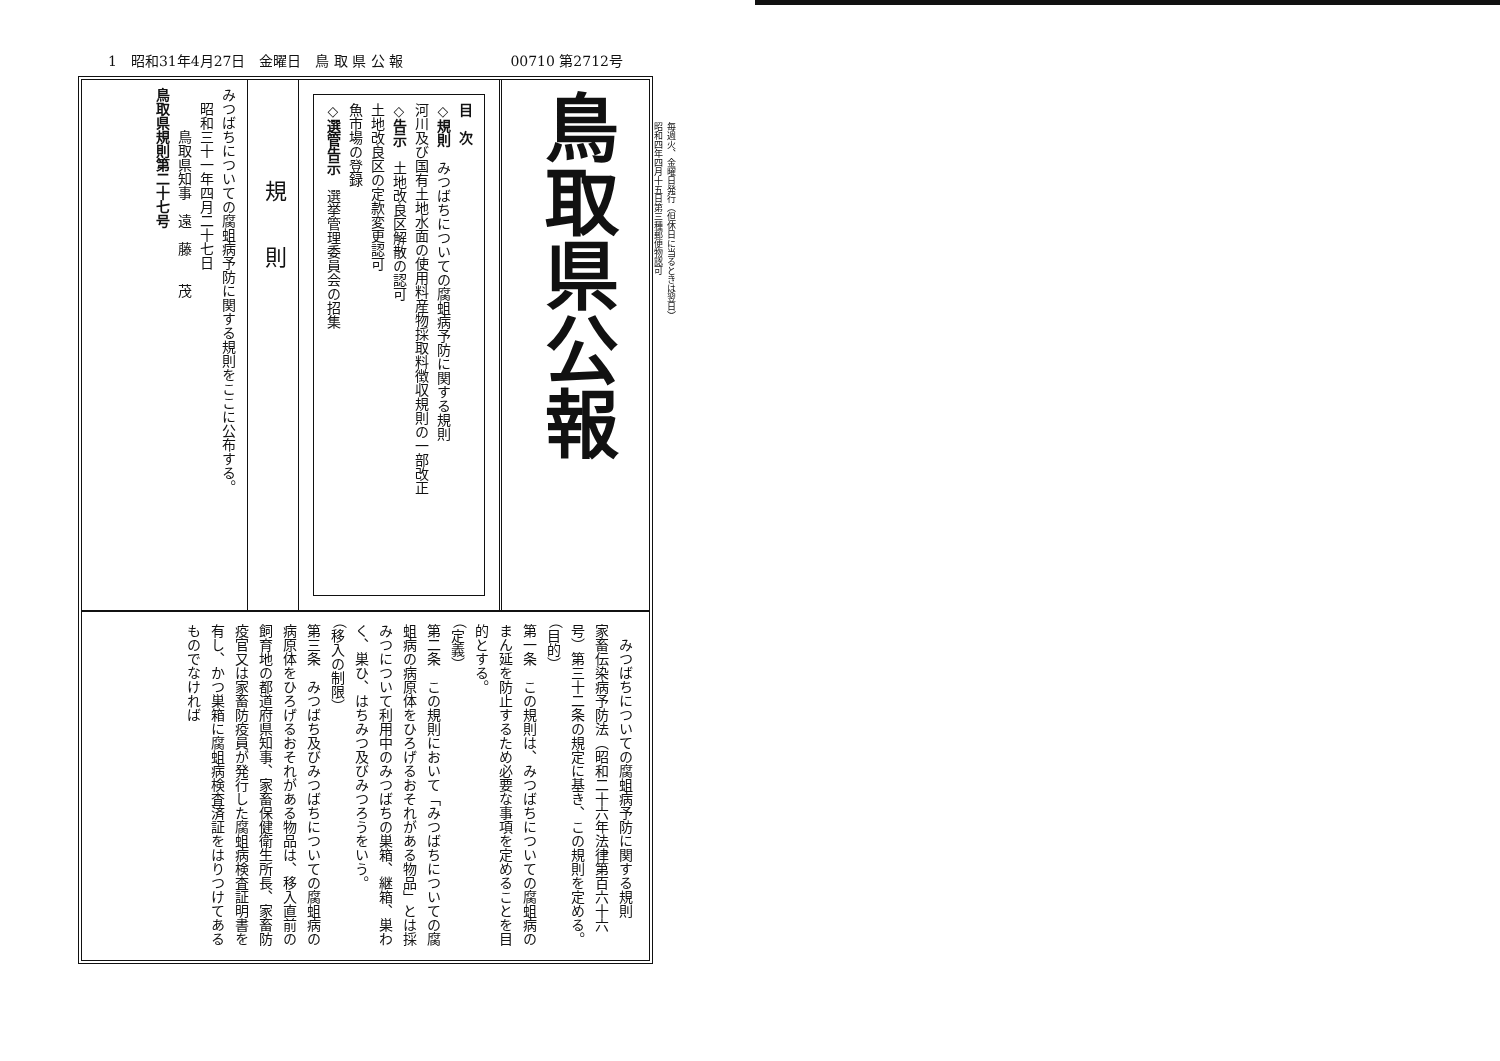毎週火、金曜日発行（但休日に当るときは翌日）
昭和四年四月十五日第三種郵便物認可
1　昭和31年4月27日　金曜日　鳥 取 県 公 報 00710 第2712号
鳥取県公報
目　次
◇規則　みつばちについての腐蛆病予防に関する規則
河川及び国有土地水面の使用料産物採取料徴収規則の一部改正
◇告示　土地改良区解散の認可
土地改良区の定款変更認可
魚市場の登録
◇選管告示　選挙管理委員会の招集
規　　則
みつばちについての腐蛆病予防に関する規則をここに公布する。
　昭和三十一年四月二十七日
　　　鳥取県知事　遠　藤　　茂
鳥取県規則第二十七号
　みつばちについての腐蛆病予防に関する規則
家畜伝染病予防法（昭和二十六年法律第百六十六号）第三十二条の規定に基き、この規則を定める。
（目的）
第一条　この規則は、みつばちについての腐蛆病のまん延を防止するため必要な事項を定めることを目的とする。
（定義）
第二条　この規則において「みつばちについての腐蛆病の病原体をひろげるおそれがある物品」とは採みつについて利用中のみつばちの巣箱、継箱、巣わく、巣ひ、はちみつ及びみつろうをいう。
（移入の制限）
第三条　みつばち及びみつばちについての腐蛆病の病原体をひろげるおそれがある物品は、移入直前の飼育地の都道府県知事、家畜保健衛生所長、家畜防疫官又は家畜防疫員が発行した腐蛆病検査証明書を有し、かつ巣箱に腐蛆病検査済証をはりつけてあるものでなければ